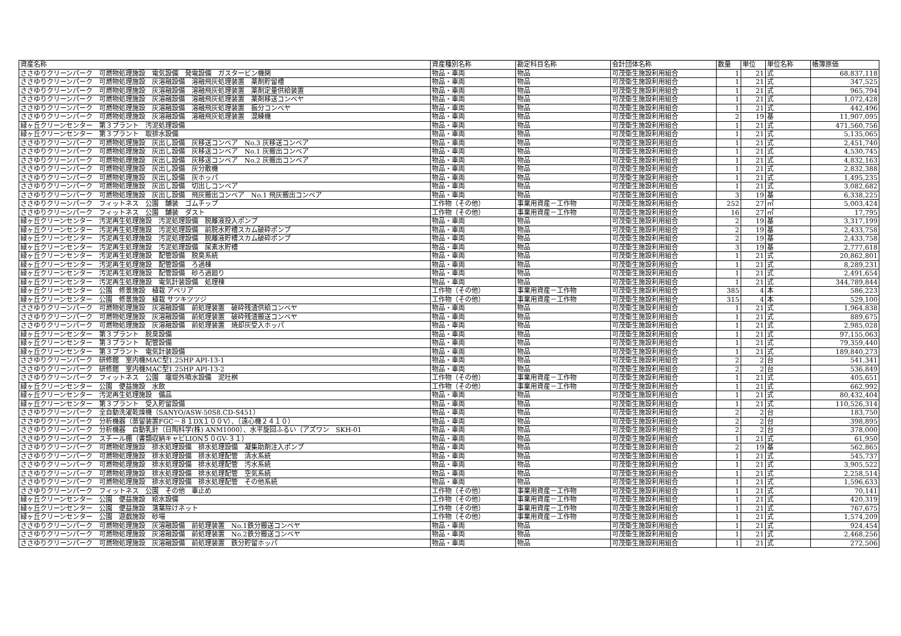| 資産名称 | 資産種別名称 | 勘定科目名称 | 会計団体名称 | 数量 | 単位 | 単位名称 | 帳簿原価 |
| --- | --- | --- | --- | --- | --- | --- | --- |
| ささゆりクリーンパーク 可燃物処理施設 電気設備 発電設備 ガスタービン機関 | 物品・車両 | 物品 | 可茂衛生施設利用組合 | 1 | 21 | 式 | 68,837,118 |
| ささゆりクリーンパーク 可燃物処理施設 灰溶融設備 溶融飛灰処理装置 薬剤貯留槽 | 物品・車両 | 物品 | 可茂衛生施設利用組合 | 1 | 21 | 式 | 347,525 |
| ささゆりクリーンパーク 可燃物処理施設 灰溶融設備 溶融飛灰処理装置 薬剤定量供給装置 | 物品・車両 | 物品 | 可茂衛生施設利用組合 | 1 | 21 | 式 | 965,794 |
| ささゆりクリーンパーク 可燃物処理施設 灰溶融設備 溶融飛灰処理装置 薬剤移送コンベヤ | 物品・車両 | 物品 | 可茂衛生施設利用組合 | 1 | 21 | 式 | 1,072,428 |
| ささゆりクリーンパーク 可燃物処理施設 灰溶融設備 溶融飛灰処理装置 振分コンベヤ | 物品・車両 | 物品 | 可茂衛生施設利用組合 | 1 | 21 | 式 | 442,496 |
| ささゆりクリーンパーク 可燃物処理施設 灰溶融設備 溶融飛灰処理装置 混練機 | 物品・車両 | 物品 | 可茂衛生施設利用組合 | 2 | 19 | 基 | 11,907,095 |
| 緑ヶ丘クリーンセンター 第３プラント 汚泥処理設備 | 物品・車両 | 物品 | 可茂衛生施設利用組合 | 1 | 21 | 式 | 471,560,756 |
| 緑ヶ丘クリーンセンター 第３プラント 取排水設備 | 物品・車両 | 物品 | 可茂衛生施設利用組合 | 1 | 21 | 式 | 5,135,065 |
| ささゆりクリーンパーク 可燃物処理施設 灰出し設備 灰移送コンベア No.3 灰移送コンベア | 物品・車両 | 物品 | 可茂衛生施設利用組合 | 1 | 21 | 式 | 2,451,740 |
| ささゆりクリーンパーク 可燃物処理施設 灰出し設備 灰移送コンベア No.1 灰搬出コンベア | 物品・車両 | 物品 | 可茂衛生施設利用組合 | 1 | 21 | 式 | 4,530,745 |
| ささゆりクリーンパーク 可燃物処理施設 灰出し設備 灰移送コンベア No.2 灰搬出コンベア | 物品・車両 | 物品 | 可茂衛生施設利用組合 | 1 | 21 | 式 | 4,832,163 |
| ささゆりクリーンパーク 可燃物処理施設 灰出し設備 灰分散機 | 物品・車両 | 物品 | 可茂衛生施設利用組合 | 1 | 21 | 式 | 2,832,388 |
| ささゆりクリーンパーク 可燃物処理施設 灰出し設備 灰ホッパ | 物品・車両 | 物品 | 可茂衛生施設利用組合 | 1 | 21 | 式 | 1,495,235 |
| ささゆりクリーンパーク 可燃物処理施設 灰出し設備 切出しコンベア | 物品・車両 | 物品 | 可茂衛生施設利用組合 | 1 | 21 | 式 | 3,082,682 |
| ささゆりクリーンパーク 可燃物処理施設 灰出し設備 飛灰搬出コンベア No.1 飛灰搬出コンベア | 物品・車両 | 物品 | 可茂衛生施設利用組合 | 3 | 19 | 基 | 6,338,225 |
| ささゆりクリーンパーク フィットネス 公園 舗装 ゴムチップ | 工作物（その他） | 事業用資産－工作物 | 可茂衛生施設利用組合 | 252 | 27 | ㎡ | 5,003,424 |
| ささゆりクリーンパーク フィットネス 公園 舗装 ダスト | 工作物（その他） | 事業用資産－工作物 | 可茂衛生施設利用組合 | 16 | 27 | ㎡ | 17,795 |
| 緑ヶ丘クリーンセンター 汚泥再生処理施設 汚泥処理設備 脱離液投入ポンプ | 物品・車両 | 物品 | 可茂衛生施設利用組合 | 2 | 19 | 基 | 3,317,199 |
| 緑ヶ丘クリーンセンター 汚泥再生処理施設 汚泥処理設備 前脱水貯槽スカム破砕ポンプ | 物品・車両 | 物品 | 可茂衛生施設利用組合 | 2 | 19 | 基 | 2,433,758 |
| 緑ヶ丘クリーンセンター 汚泥再生処理施設 汚泥処理設備 脱離液貯槽スカム破砕ポンプ | 物品・車両 | 物品 | 可茂衛生施設利用組合 | 2 | 19 | 基 | 2,433,758 |
| 緑ヶ丘クリーンセンター 汚泥再生処理施設 汚泥処理設備 尿素水貯槽 | 物品・車両 | 物品 | 可茂衛生施設利用組合 | 3 | 19 | 基 | 2,777,618 |
| 緑ヶ丘クリーンセンター 汚泥再生処理施設 配管設備 脱臭系統 | 物品・車両 | 物品 | 可茂衛生施設利用組合 | 1 | 21 | 式 | 20,862,801 |
| 緑ヶ丘クリーンセンター 汚泥再生処理施設 配管設備 ろ過棟 | 物品・車両 | 物品 | 可茂衛生施設利用組合 | 1 | 21 | 式 | 8,289,231 |
| 緑ヶ丘クリーンセンター 汚泥再生処理施設 配管設備 砂ろ過廻り | 物品・車両 | 物品 | 可茂衛生施設利用組合 | 1 | 21 | 式 | 2,491,654 |
| 緑ヶ丘クリーンセンター 汚泥再生処理施設 電気計装設備 処理棟 | 物品・車両 | 物品 | 可茂衛生施設利用組合 | 1 | 21 | 式 | 344,789,844 |
| 緑ヶ丘クリーンセンター 公園 修景施設 植栽 アベリア | 工作物（その他） | 事業用資産－工作物 | 可茂衛生施設利用組合 | 385 | 4 | 本 | 586,223 |
| 緑ヶ丘クリーンセンター 公園 修景施設 植栽 サツキツツジ | 工作物（その他） | 事業用資産－工作物 | 可茂衛生施設利用組合 | 315 | 4 | 本 | 529,100 |
| ささゆりクリーンパーク 可燃物処理施設 灰溶融設備 前処理装置 破砕残渣供給コンベヤ | 物品・車両 | 物品 | 可茂衛生施設利用組合 | 1 | 21 | 式 | 1,964,838 |
| ささゆりクリーンパーク 可燃物処理施設 灰溶融設備 前処理装置 破砕残渣搬送コンベヤ | 物品・車両 | 物品 | 可茂衛生施設利用組合 | 1 | 21 | 式 | 889,675 |
| ささゆりクリーンパーク 可燃物処理施設 灰溶融設備 前処理装置 焼却灰受入ホッパ | 物品・車両 | 物品 | 可茂衛生施設利用組合 | 1 | 21 | 式 | 2,985,028 |
| 緑ヶ丘クリーンセンター 第３プラント 脱臭設備 | 物品・車両 | 物品 | 可茂衛生施設利用組合 | 1 | 21 | 式 | 97,155,063 |
| 緑ヶ丘クリーンセンター 第３プラント 配管設備 | 物品・車両 | 物品 | 可茂衛生施設利用組合 | 1 | 21 | 式 | 79,359,440 |
| 緑ヶ丘クリーンセンター 第３プラント 電気計装設備 | 物品・車両 | 物品 | 可茂衛生施設利用組合 | 1 | 21 | 式 | 189,840,273 |
| ささゆりクリーンパーク 研修館 室内機MAC型1.25HP API-13-1 | 物品・車両 | 物品 | 可茂衛生施設利用組合 | 2 | 2 | 台 | 541,341 |
| ささゆりクリーンパーク 研修館 室内機MAC型1.25HP API-13-2 | 物品・車両 | 物品 | 可茂衛生施設利用組合 | 2 | 2 | 台 | 536,849 |
| ささゆりクリーンパーク フィットネス 公園 堰堤外噴水設備 泥吐桝 | 工作物（その他） | 事業用資産－工作物 | 可茂衛生施設利用組合 | 1 | 21 | 式 | 405,651 |
| 緑ヶ丘クリーンセンター 公園 便益施設 水飲 | 工作物（その他） | 事業用資産－工作物 | 可茂衛生施設利用組合 | 1 | 21 | 式 | 662,992 |
| 緑ヶ丘クリーンセンター 汚泥再生処理施設 備品 | 物品・車両 | 物品 | 可茂衛生施設利用組合 | 1 | 21 | 式 | 80,432,404 |
| 緑ヶ丘クリーンセンター 第３プラント 受入貯留設備 | 物品・車両 | 物品 | 可茂衛生施設利用組合 | 1 | 21 | 式 | 110,526,314 |
| ささゆりクリーンパーク 全自動洗濯乾燥機（SANYO/ASW-50S8.CD-S451） | 物品・車両 | 物品 | 可茂衛生施設利用組合 | 2 | 2 | 台 | 183,750 |
| ささゆりクリーンパーク 分析機器（蒸留装置FGC－８１DX１００V）、（遠心機２４１０） | 物品・車両 | 物品 | 可茂衛生施設利用組合 | 2 | 2 | 台 | 398,895 |
| ささゆりクリーンパーク 分析機器 自動乳針（日陶科学(株) ANM1000）、水平旋回ふるい（アズワン SKH-01 | 物品・車両 | 物品 | 可茂衛生施設利用組合 | 2 | 2 | 台 | 378,000 |
| ささゆりクリーンパーク スチール棚（書類収納キャビLION５０GV-３１） | 物品・車両 | 物品 | 可茂衛生施設利用組合 | 1 | 21 | 式 | 61,950 |
| ささゆりクリーンパーク 可燃物処理施設 排水処理設備 排水処理設備 凝集助剤注入ポンプ | 物品・車両 | 物品 | 可茂衛生施設利用組合 | 2 | 19 | 基 | 562,865 |
| ささゆりクリーンパーク 可燃物処理施設 排水処理設備 排水処理配管 清水系統 | 物品・車両 | 物品 | 可茂衛生施設利用組合 | 1 | 21 | 式 | 545,737 |
| ささゆりクリーンパーク 可燃物処理施設 排水処理設備 排水処理配管 汚水系統 | 物品・車両 | 物品 | 可茂衛生施設利用組合 | 1 | 21 | 式 | 3,905,522 |
| ささゆりクリーンパーク 可燃物処理施設 排水処理設備 排水処理配管 空気系統 | 物品・車両 | 物品 | 可茂衛生施設利用組合 | 1 | 21 | 式 | 2,258,514 |
| ささゆりクリーンパーク 可燃物処理施設 排水処理設備 排水処理配管 その他系統 | 物品・車両 | 物品 | 可茂衛生施設利用組合 | 1 | 21 | 式 | 1,596,633 |
| ささゆりクリーンパーク フィットネス 公園 その他 車止め | 工作物（その他） | 事業用資産－工作物 | 可茂衛生施設利用組合 | 1 | 21 | 式 | 70,141 |
| 緑ヶ丘クリーンセンター 公園 便益施設 給水設備 | 工作物（その他） | 事業用資産－工作物 | 可茂衛生施設利用組合 | 1 | 21 | 式 | 420,319 |
| 緑ヶ丘クリーンセンター 公園 便益施設 落葉除けネット | 工作物（その他） | 事業用資産－工作物 | 可茂衛生施設利用組合 | 1 | 21 | 式 | 767,675 |
| 緑ヶ丘クリーンセンター 公園 遊戯施設 砂場 | 工作物（その他） | 事業用資産－工作物 | 可茂衛生施設利用組合 | 1 | 21 | 式 | 1,574,209 |
| ささゆりクリーンパーク 可燃物処理施設 灰溶融設備 前処理装置 No.1鉄分搬送コンベヤ | 物品・車両 | 物品 | 可茂衛生施設利用組合 | 1 | 21 | 式 | 924,454 |
| ささゆりクリーンパーク 可燃物処理施設 灰溶融設備 前処理装置 No.2鉄分搬送コンベヤ | 物品・車両 | 物品 | 可茂衛生施設利用組合 | 1 | 21 | 式 | 2,468,256 |
| ささゆりクリーンパーク 可燃物処理施設 灰溶融設備 前処理装置 鉄分貯留ホッパ | 物品・車両 | 物品 | 可茂衛生施設利用組合 | 1 | 21 | 式 | 272,506 |